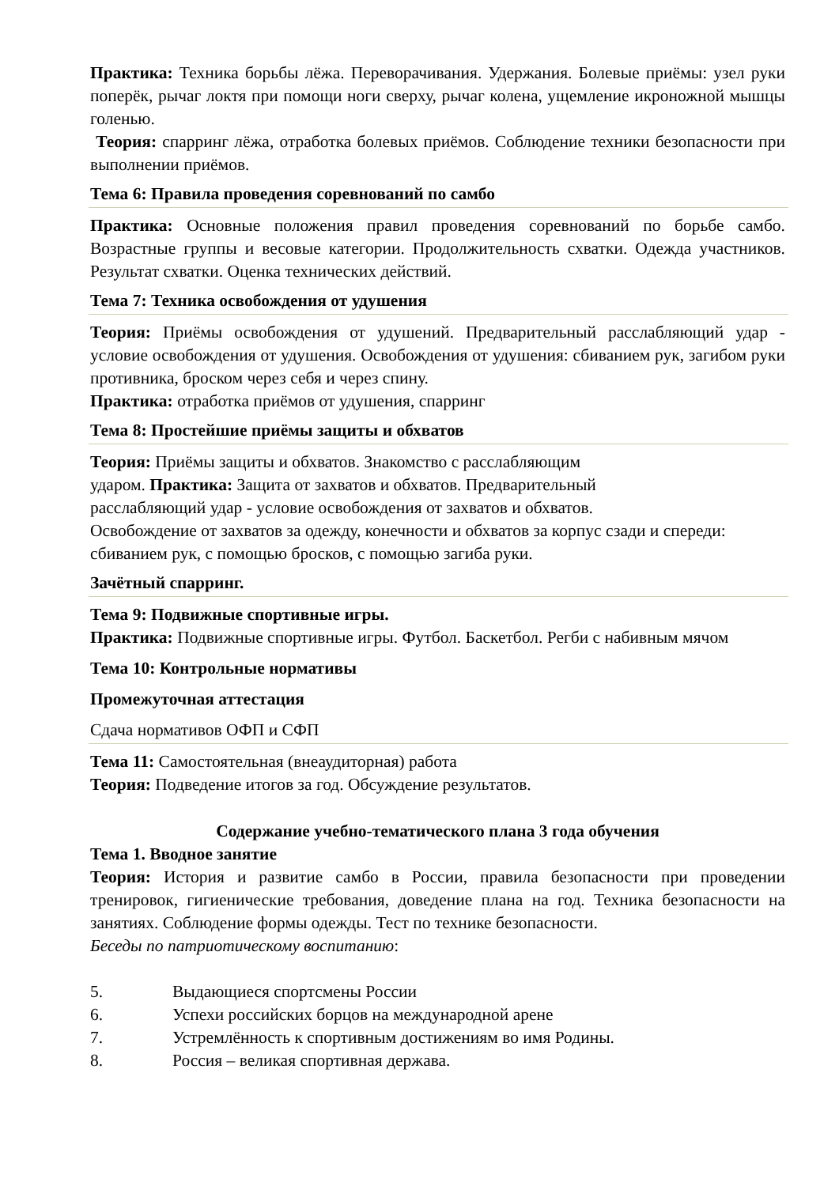Практика: Техника борьбы лёжа. Переворачивания. Удержания. Болевые приёмы: узел руки поперёк, рычаг локтя при помощи ноги сверху, рычаг колена, ущемление икроножной мышцы голенью.
Теория: спарринг лёжа, отработка болевых приёмов. Соблюдение техники безопасности при выполнении приёмов.
Тема 6: Правила проведения соревнований по самбо
Практика: Основные положения правил проведения соревнований по борьбе самбо. Возрастные группы и весовые категории. Продолжительность схватки. Одежда участников. Результат схватки. Оценка технических действий.
Тема 7: Техника освобождения от удушения
Теория: Приёмы освобождения от удушений. Предварительный расслабляющий удар - условие освобождения от удушения. Освобождения от удушения: сбиванием рук, загибом руки противника, броском через себя и через спину.
Практика: отработка приёмов от удушения, спарринг
Тема 8: Простейшие приёмы защиты и обхватов
Теория: Приёмы защиты и обхватов. Знакомство с расслабляющим
ударом. Практика: Защита от захватов и обхватов. Предварительный
расслабляющий удар - условие освобождения от захватов и обхватов.
Освобождение от захватов за одежду, конечности и обхватов за корпус сзади и спереди: сбиванием рук, с помощью бросков, с помощью загиба руки.
Зачётный спарринг.
Тема 9: Подвижные спортивные игры.
Практика: Подвижные спортивные игры. Футбол. Баскетбол. Регби с набивным мячом
Тема 10: Контрольные нормативы
Промежуточная аттестация
Сдача нормативов ОФП и СФП
Тема 11: Самостоятельная (внеаудиторная) работа
Теория: Подведение итогов за год. Обсуждение результатов.
Содержание учебно-тематического плана 3 года обучения
Тема 1. Вводное занятие
Теория: История и развитие самбо в России, правила безопасности при проведении тренировок, гигиенические требования, доведение плана на год. Техника безопасности на занятиях. Соблюдение формы одежды. Тест по технике безопасности.
Беседы по патриотическому воспитанию:
5. Выдающиеся спортсмены России
6. Успехи российских борцов на международной арене
7. Устремлённость к спортивным достижениям во имя Родины.
8. Россия – великая спортивная держава.